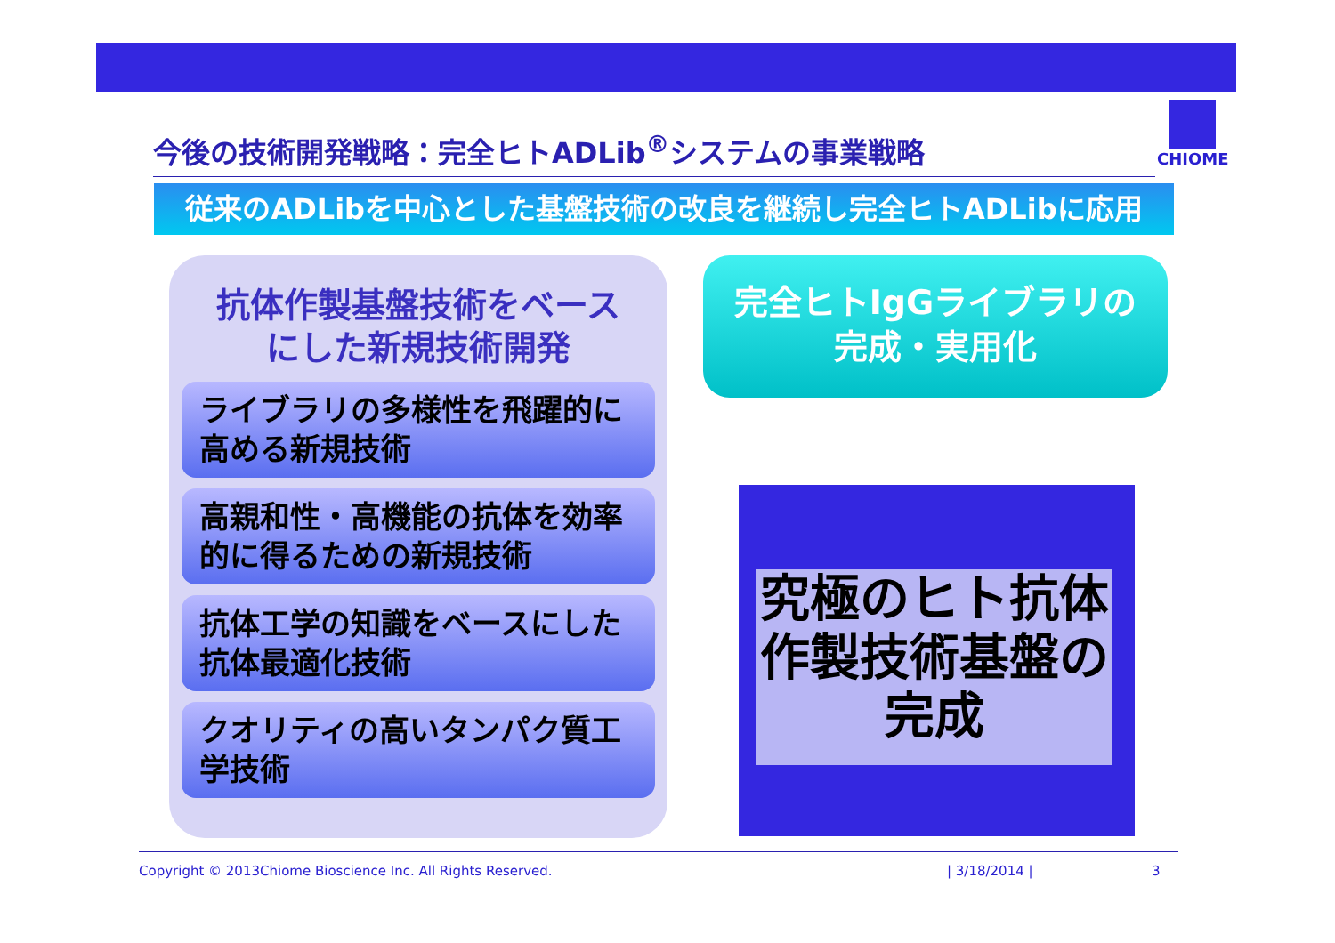今後の技術開発戦略：完全ヒトADLib<sup>®</sup>システムの事業戦略
CHIOME
従来のADLibを中心とした基盤技術の改良を継続し完全ヒトADLibに応用
抗体作製基盤技術をベース
にした新規技術開発
ライブラリの多様性を飛躍的に高める新規技術
高親和性・高機能の抗体を効率的に得るための新規技術
抗体工学の知識をベースにした抗体最適化技術
クオリティの高いタンパク質工学技術
完全ヒトIgGライブラリの
完成・実用化
究極のヒト抗体作製技術基盤の完成
Copyright © 2013Chiome Bioscience Inc. All Rights Reserved. | 3/18/2014 | 3